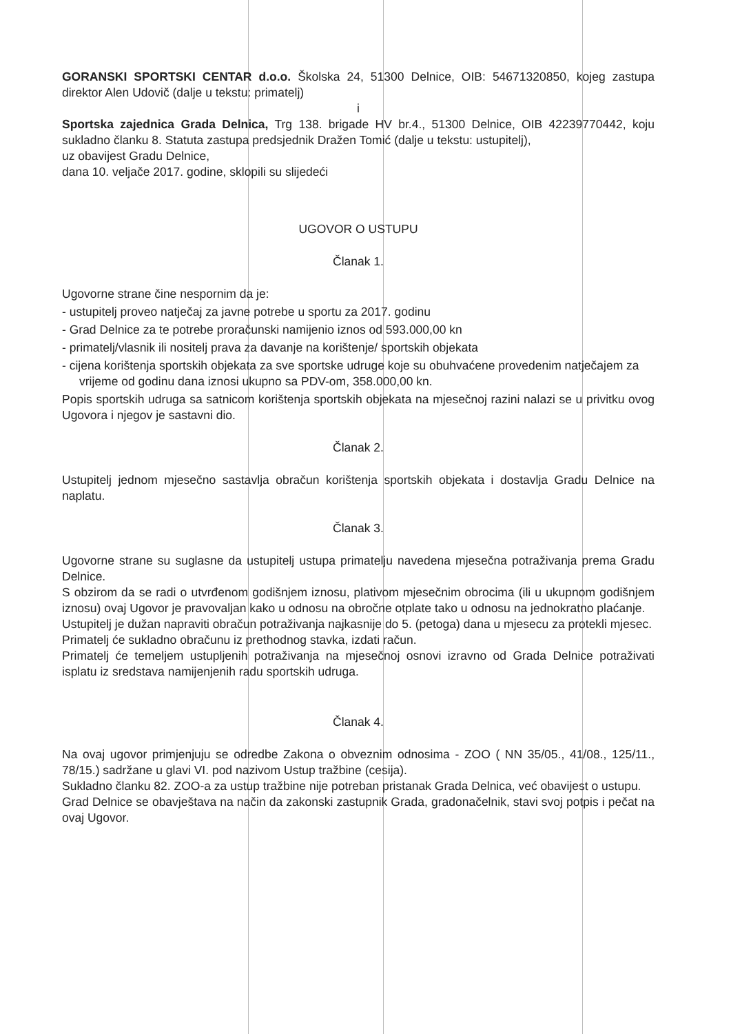GORANSKI SPORTSKI CENTAR d.o.o. Školska 24, 51300 Delnice, OIB: 54671320850, kojeg zastupa direktor Alen Udovič (dalje u tekstu: primatelj)
i
Sportska zajednica Grada Delnica, Trg 138. brigade HV br.4., 51300 Delnice, OIB 42239770442, koju sukladno članku 8. Statuta zastupa predsjednik Dražen Tomić (dalje u tekstu: ustupitelj),
uz obavijest Gradu Delnice,
dana 10. veljače 2017. godine, sklopili su slijedeći
UGOVOR O USTUPU
Članak 1.
Ugovorne strane čine nespornim da je:
- ustupitelj proveo natječaj za javne potrebe u sportu za 2017. godinu
- Grad Delnice za te potrebe proračunski namijenio iznos od 593.000,00 kn
- primatelj/vlasnik ili nositelj prava za davanje na korištenje/ sportskih objekata
- cijena korištenja sportskih objekata za sve sportske udruge koje su obuhvaćene provedenim natječajem za vrijeme od godinu dana iznosi ukupno sa PDV-om, 358.000,00 kn.
Popis sportskih udruga sa satnicom korištenja sportskih objekata na mjesečnoj razini nalazi se u privitku ovog Ugovora i njegov je sastavni dio.
Članak 2.
Ustupitelj jednom mjesečno sastavlja obračun korištenja sportskih objekata i dostavlja Gradu Delnice na naplatu.
Članak 3.
Ugovorne strane su suglasne da ustupitelj ustupa primatelju navedena mjesečna potraživanja prema Gradu Delnice.
S obzirom da se radi o utvrđenom godišnjem iznosu, plativom mjesečnim obrocima (ili u ukupnom godišnjem iznosu) ovaj Ugovor je pravovaljan kako u odnosu na obročne otplate tako u odnosu na jednokratno plaćanje.
Ustupitelj je dužan napraviti obračun potraživanja najkasnije do 5. (petoga) dana u mjesecu za protekli mjesec.
Primatelj će sukladno obračunu iz prethodnog stavka, izdati račun.
Primatelj će temeljem ustupljenih potraživanja na mjesečnoj osnovi izravno od Grada Delnice potraživati isplatu iz sredstava namijenjenih radu sportskih udruga.
Članak 4.
Na ovaj ugovor primjenjuju se odredbe Zakona o obveznim odnosima - ZOO ( NN 35/05., 41/08., 125/11., 78/15.) sadržane u glavi VI. pod nazivom Ustup tražbine (cesija).
Sukladno članku 82. ZOO-a za ustup tražbine nije potreban pristanak Grada Delnica, već obavijest o ustupu.
Grad Delnice se obavještava na način da zakonski zastupnik Grada, gradonačelnik, stavi svoj potpis i pečat na ovaj Ugovor.